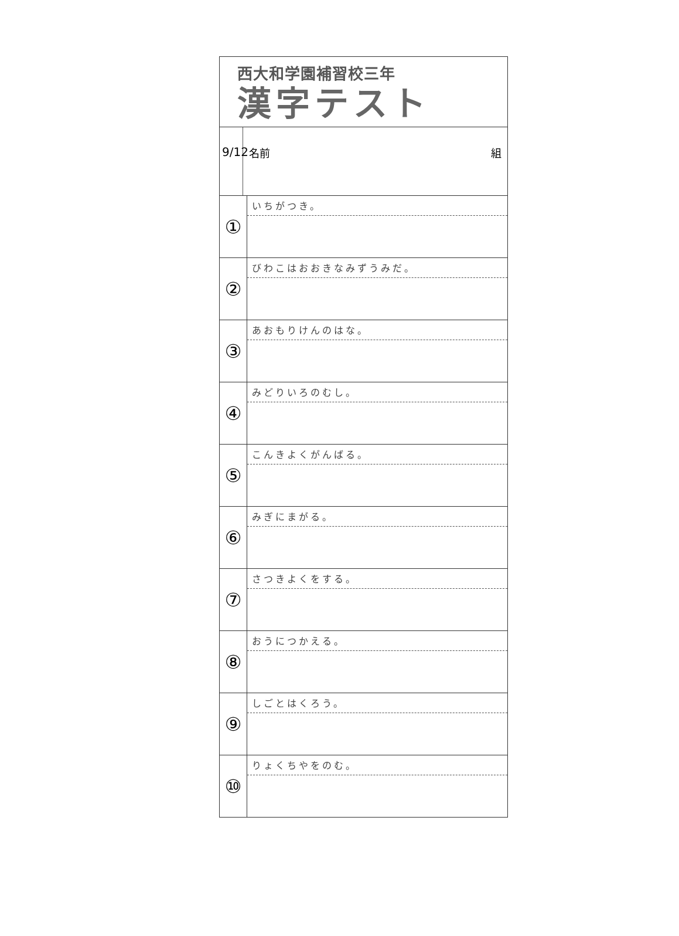西大和学園補習校三年
漢字テスト
9/12
名前 組
①
いちがつき。
②
びわこはおおきなみずうみだ。
③
あおもりけんのはな。
④
みどりいろのむし。
⑤
こんきよくがんばる。
⑥
みぎにまがる。
⑦
さつきよくをする。
⑧
おうにつかえる。
⑨
しごとはくろう。
⑩
りょくちやをのむ。